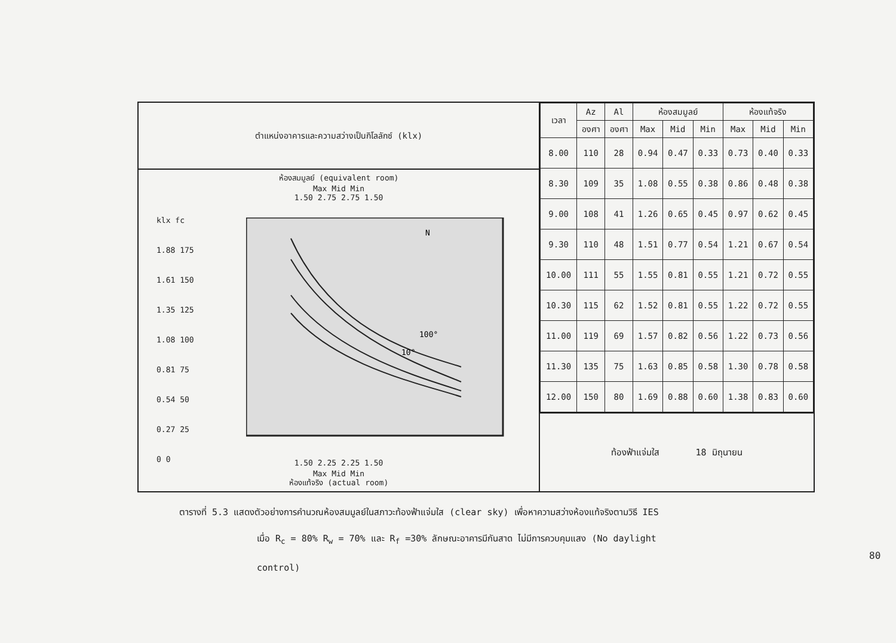ตำแหน่งอาคารและความสว่างเป็นกิโลลักซ์ (klx)
ห้องสมมูลย์ (equivalent room)
Max Mid Min
1.50 2.75 2.75 1.50
klx fc
1.88 175
1.61 150
1.35 125
1.08 100
0.81 75
0.54 50
0.27 25
0 0
100°
10°
N
1.50 2.25 2.25 1.50
Max Mid Min
ห้องแท้จริง (actual room)
| เวลา | Az | Al | ห้องสมมูลย์ | | | ห้องแท้จริง | | |
| --- | --- | --- | --- | --- | --- | --- | --- | --- |
| | องศา | องศา | Max | Mid | Min | Max | Mid | Min |
| 8.00 | 110 | 28 | 0.94 | 0.47 | 0.33 | 0.73 | 0.40 | 0.33 |
| 8.30 | 109 | 35 | 1.08 | 0.55 | 0.38 | 0.86 | 0.48 | 0.38 |
| 9.00 | 108 | 41 | 1.26 | 0.65 | 0.45 | 0.97 | 0.62 | 0.45 |
| 9.30 | 110 | 48 | 1.51 | 0.77 | 0.54 | 1.21 | 0.67 | 0.54 |
| 10.00 | 111 | 55 | 1.55 | 0.81 | 0.55 | 1.21 | 0.72 | 0.55 |
| 10.30 | 115 | 62 | 1.52 | 0.81 | 0.55 | 1.22 | 0.72 | 0.55 |
| 11.00 | 119 | 69 | 1.57 | 0.82 | 0.56 | 1.22 | 0.73 | 0.56 |
| 11.30 | 135 | 75 | 1.63 | 0.85 | 0.58 | 1.30 | 0.78 | 0.58 |
| 12.00 | 150 | 80 | 1.69 | 0.88 | 0.60 | 1.38 | 0.83 | 0.60 |
ท้องฟ้าแจ่มใส 18 มิถุนายน
ตารางที่ 5.3 แสดงตัวอย่างการคำนวณห้องสมมูลย์ในสภาวะท้องฟ้าแจ่มใส (clear sky) เพื่อหาความสว่างห้องแท้จริงตามวิธี IES
เมื่อ R<sub>c</sub> = 80% R<sub>w</sub> = 70% และ R<sub>f</sub> =30% ลักษณะอาคารมีกันสาด ไม่มีการควบคุมแสง (No daylight
control)
80